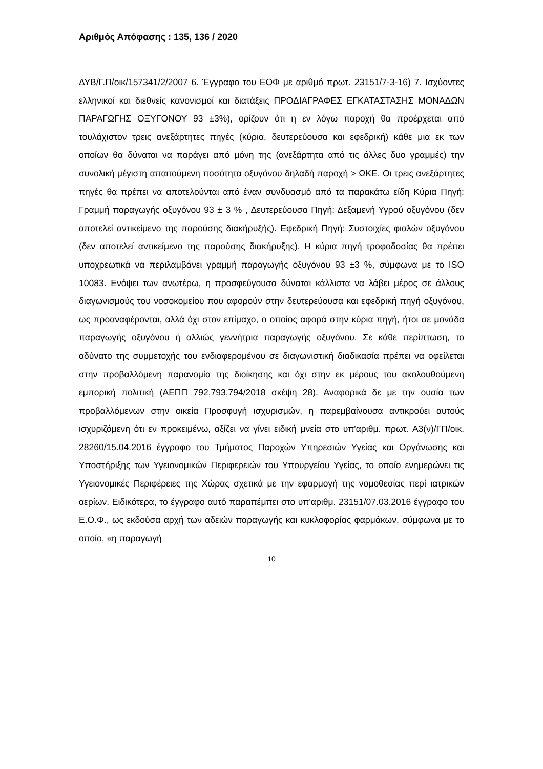Αριθμός Απόφασης : 135, 136 / 2020
ΔΥΒ/Γ.Π/οικ/157341/2/2007 6. Έγγραφο του ΕΟΦ με αριθμό πρωτ. 23151/7-3-16) 7. Ισχύοντες ελληνικοί και διεθνείς κανονισμοί και διατάξεις ΠΡΟΔΙΑΓΡΑΦΕΣ ΕΓΚΑΤΑΣΤΑΣΗΣ ΜΟΝΑΔΩΝ ΠΑΡΑΓΩΓΗΣ ΟΞΥΓΟΝΟΥ 93 ±3%), ορίζουν ότι η εν λόγω παροχή θα προέρχεται από τουλάχιστον τρεις ανεξάρτητες πηγές (κύρια, δευτερεύουσα και εφεδρική) κάθε μια εκ των οποίων θα δύναται να παράγει από μόνη της (ανεξάρτητα από τις άλλες δυο γραμμές) την συνολική μέγιστη απαιτούμενη ποσότητα οξυγόνου δηλαδή παροχή > ΩΚΕ. Οι τρεις ανεξάρτητες πηγές θα πρέπει να αποτελούνται από έναν συνδυασμό από τα παρακάτω είδη Κύρια Πηγή: Γραμμή παραγωγής οξυγόνου 93 ± 3 % , Δευτερεύουσα Πηγή: Δεξαμενή Υγρού οξυγόνου (δεν αποτελεί αντικείμενο της παρούσης διακήρυξής). Εφεδρική Πηγή: Συστοιχίες φιαλών οξυγόνου (δεν αποτελεί αντικείμενο της παρούσης διακήρυξης). Η κύρια πηγή τροφοδοσίας θα πρέπει υποχρεωτικά να περιλαμβάνει γραμμή παραγωγής οξυγόνου 93 ±3 %, σύμφωνα με το ISO 10083. Ενόψει των ανωτέρω, η προσφεύγουσα δύναται κάλλιστα να λάβει μέρος σε άλλους διαγωνισμούς του νοσοκομείου που αφορούν στην δευτερεύουσα και εφεδρική πηγή οξυγόνου, ως προαναφέρονται, αλλά όχι στον επίμαχο, ο οποίος αφορά στην κύρια πηγή, ήτοι σε μονάδα παραγωγής οξυγόνου ή αλλιώς γεννήτρια παραγωγής οξυγόνου. Σε κάθε περίπτωση, το αδύνατο της συμμετοχής του ενδιαφερομένου σε διαγωνιστική διαδικασία πρέπει να οφείλεται στην προβαλλόμενη παρανομία της διοίκησης και όχι στην εκ μέρους του ακολουθούμενη εμπορική πολιτική (ΑΕΠΠ 792,793,794/2018 σκέψη 28). Αναφορικά δε με την ουσία των προβαλλόμενων στην οικεία Προσφυγή ισχυρισμών, η παρεμβαίνουσα αντικρούει αυτούς ισχυριζόμενη ότι εν προκειμένω, αξίζει να γίνει ειδική μνεία στο υπ'αριθμ. πρωτ. Α3(ν)/ΓΠ/οικ. 28260/15.04.2016 έγγραφο του Τμήματος Παροχών Υπηρεσιών Υγείας και Οργάνωσης και Υποστήριξης των Υγειονομικών Περιφερειών του Υπουργείου Υγείας, το οποίο ενημερώνει τις Υγειονομικές Περιφέρειες της Χώρας σχετικά με την εφαρμογή της νομοθεσίας περί ιατρικών αερίων. Ειδικότερα, το έγγραφο αυτό παραπέμπει στο υπ'αριθμ. 23151/07.03.2016 έγγραφο του Ε.Ο.Φ., ως εκδούσα αρχή των αδειών παραγωγής και κυκλοφορίας φαρμάκων, σύμφωνα με το οποίο, «η παραγωγή
10